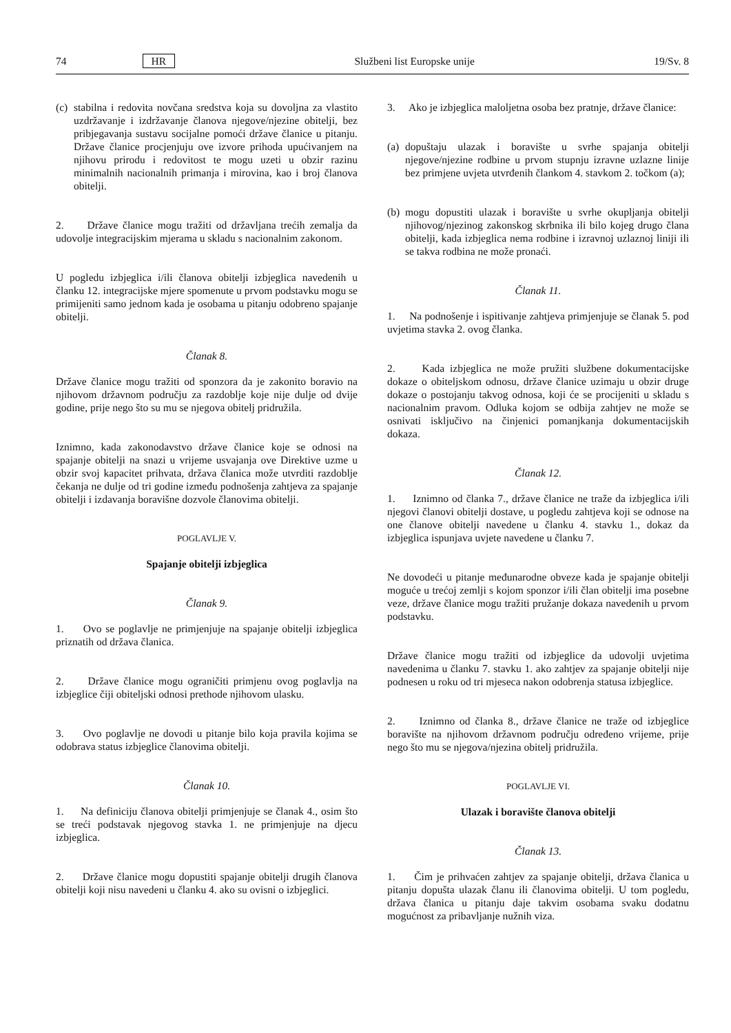74 HR Službeni list Europske unije 19/Sv. 8
(c)
stabilna i redovita novčana sredstva koja su dovoljna za vlastito uzdržavanje i izdržavanje članova njegove/njezine obitelji, bez pribjegavanja sustavu socijalne pomoći države članice u pitanju. Države članice procjenjuju ove izvore prihoda upućivanjem na njihovu prirodu i redovitost te mogu uzeti u obzir razinu minimalnih nacionalnih primanja i mirovina, kao i broj članova obitelji.
2. Države članice mogu tražiti od državljana trećih zemalja da udovolje integracijskim mjerama u skladu s nacionalnim zakonom.
U pogledu izbjeglica i/ili članova obitelji izbjeglica navedenih u članku 12. integracijske mjere spomenute u prvom podstavku mogu se primijeniti samo jednom kada je osobama u pitanju odobreno spajanje obitelji.
Članak 8.
Države članice mogu tražiti od sponzora da je zakonito boravio na njihovom državnom području za razdoblje koje nije dulje od dvije godine, prije nego što su mu se njegova obitelj pridružila.
Iznimno, kada zakonodavstvo države članice koje se odnosi na spajanje obitelji na snazi u vrijeme usvajanja ove Direktive uzme u obzir svoj kapacitet prihvata, država članica može utvrditi razdoblje čekanja ne dulje od tri godine između podnošenja zahtjeva za spajanje obitelji i izdavanja boravišne dozvole članovima obitelji.
POGLAVLJE V.
Spajanje obitelji izbjeglica
Članak 9.
1. Ovo se poglavlje ne primjenjuje na spajanje obitelji izbjeglica priznatih od država članica.
2. Države članice mogu ograničiti primjenu ovog poglavlja na izbjeglice čiji obiteljski odnosi prethode njihovom ulasku.
3. Ovo poglavlje ne dovodi u pitanje bilo koja pravila kojima se odobrava status izbjeglice članovima obitelji.
Članak 10.
1. Na definiciju članova obitelji primjenjuje se članak 4., osim što se treći podstavak njegovog stavka 1. ne primjenjuje na djecu izbjeglica.
2. Države članice mogu dopustiti spajanje obitelji drugih članova obitelji koji nisu navedeni u članku 4. ako su ovisni o izbjeglici.
3. Ako je izbjeglica maloljetna osoba bez pratnje, države članice:
(a)
dopuštaju ulazak i boravište u svrhe spajanja obitelji njegove/njezine rodbine u prvom stupnju izravne uzlazne linije bez primjene uvjeta utvrđenih člankom 4. stavkom 2. točkom (a);
(b)
mogu dopustiti ulazak i boravište u svrhe okupljanja obitelji njihovog/njezinog zakonskog skrbnika ili bilo kojeg drugo člana obitelji, kada izbjeglica nema rodbine i izravnoj uzlaznoj liniji ili se takva rodbina ne može pronaći.
Članak 11.
1. Na podnošenje i ispitivanje zahtjeva primjenjuje se članak 5. pod uvjetima stavka 2. ovog članka.
2. Kada izbjeglica ne može pružiti službene dokumentacijske dokaze o obiteljskom odnosu, države članice uzimaju u obzir druge dokaze o postojanju takvog odnosa, koji će se procijeniti u skladu s nacionalnim pravom. Odluka kojom se odbija zahtjev ne može se osnivati isključivo na činjenici pomanjkanja dokumentacijskih dokaza.
Članak 12.
1. Iznimno od članka 7., države članice ne traže da izbjeglica i/ili njegovi članovi obitelji dostave, u pogledu zahtjeva koji se odnose na one članove obitelji navedene u članku 4. stavku 1., dokaz da izbjeglica ispunjava uvjete navedene u članku 7.
Ne dovodeći u pitanje međunarodne obveze kada je spajanje obitelji moguće u trećoj zemlji s kojom sponzor i/ili član obitelji ima posebne veze, države članice mogu tražiti pružanje dokaza navedenih u prvom podstavku.
Države članice mogu tražiti od izbjeglice da udovolji uvjetima navedenima u članku 7. stavku 1. ako zahtjev za spajanje obitelji nije podnesen u roku od tri mjeseca nakon odobrenja statusa izbjeglice.
2. Iznimno od članka 8., države članice ne traže od izbjeglice boravište na njihovom državnom području određeno vrijeme, prije nego što mu se njegova/njezina obitelj pridružila.
POGLAVLJE VI.
Ulazak i boravište članova obitelji
Članak 13.
1. Čim je prihvaćen zahtjev za spajanje obitelji, država članica u pitanju dopušta ulazak članu ili članovima obitelji. U tom pogledu, država članica u pitanju daje takvim osobama svaku dodatnu mogućnost za pribavljanje nužnih viza.